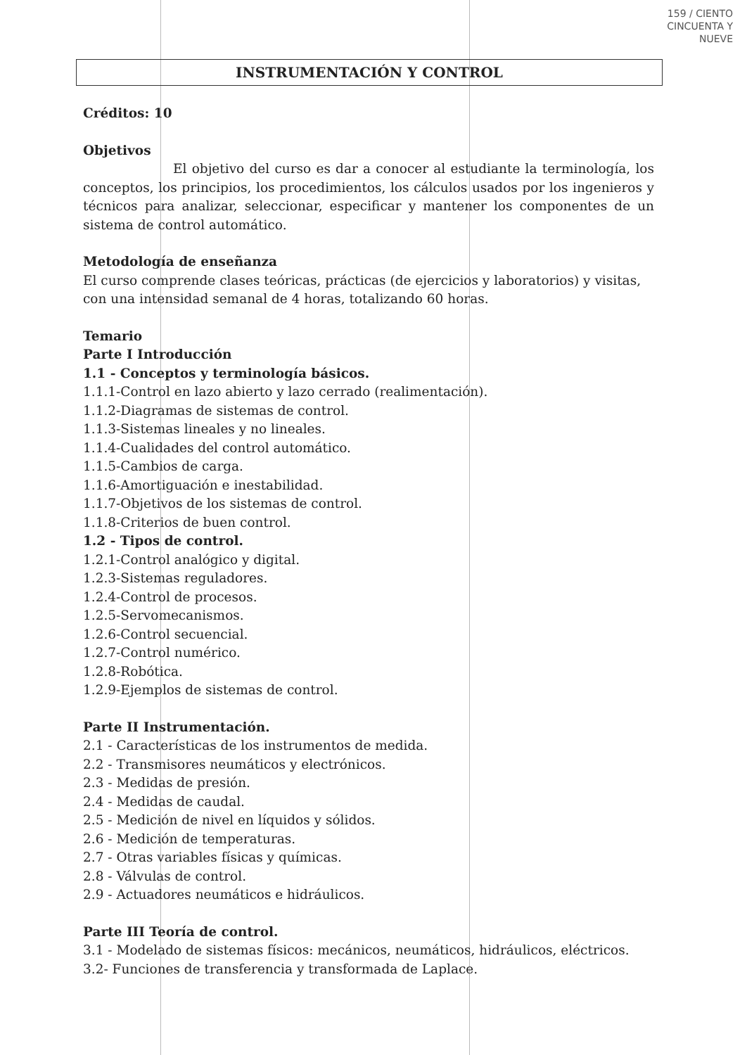159 / CIENTO CINCUENTA Y NUEVE
INSTRUMENTACIÓN Y CONTROL
Créditos: 10
Objetivos
El objetivo del curso es dar a conocer al estudiante la terminología, los conceptos, los principios, los procedimientos, los cálculos usados por los ingenieros y técnicos para analizar, seleccionar, especificar y mantener los componentes de un sistema de control automático.
Metodología de enseñanza
El curso comprende clases teóricas, prácticas (de ejercicios y laboratorios) y visitas, con una intensidad semanal de 4 horas, totalizando 60 horas.
Temario
Parte I Introducción
1.1 - Conceptos y terminología básicos.
1.1.1-Control en lazo abierto y lazo cerrado (realimentación).
1.1.2-Diagramas de sistemas de control.
1.1.3-Sistemas lineales y no lineales.
1.1.4-Cualidades del control automático.
1.1.5-Cambios de carga.
1.1.6-Amortiguación e inestabilidad.
1.1.7-Objetivos de los sistemas de control.
1.1.8-Criterios de buen control.
1.2 - Tipos de control.
1.2.1-Control analógico y digital.
1.2.3-Sistemas reguladores.
1.2.4-Control de procesos.
1.2.5-Servomecanismos.
1.2.6-Control secuencial.
1.2.7-Control numérico.
1.2.8-Robótica.
1.2.9-Ejemplos de sistemas de control.
Parte II Instrumentación.
2.1 - Características de los instrumentos de medida.
2.2 - Transmisores neumáticos y electrónicos.
2.3 - Medidas de presión.
2.4 - Medidas de caudal.
2.5 - Medición de nivel en líquidos y sólidos.
2.6 - Medición de temperaturas.
2.7 - Otras variables físicas y químicas.
2.8 - Válvulas de control.
2.9 - Actuadores neumáticos e hidráulicos.
Parte III Teoría de control.
3.1 - Modelado de sistemas físicos: mecánicos, neumáticos, hidráulicos, eléctricos.
3.2- Funciones de transferencia y transformada de Laplace.